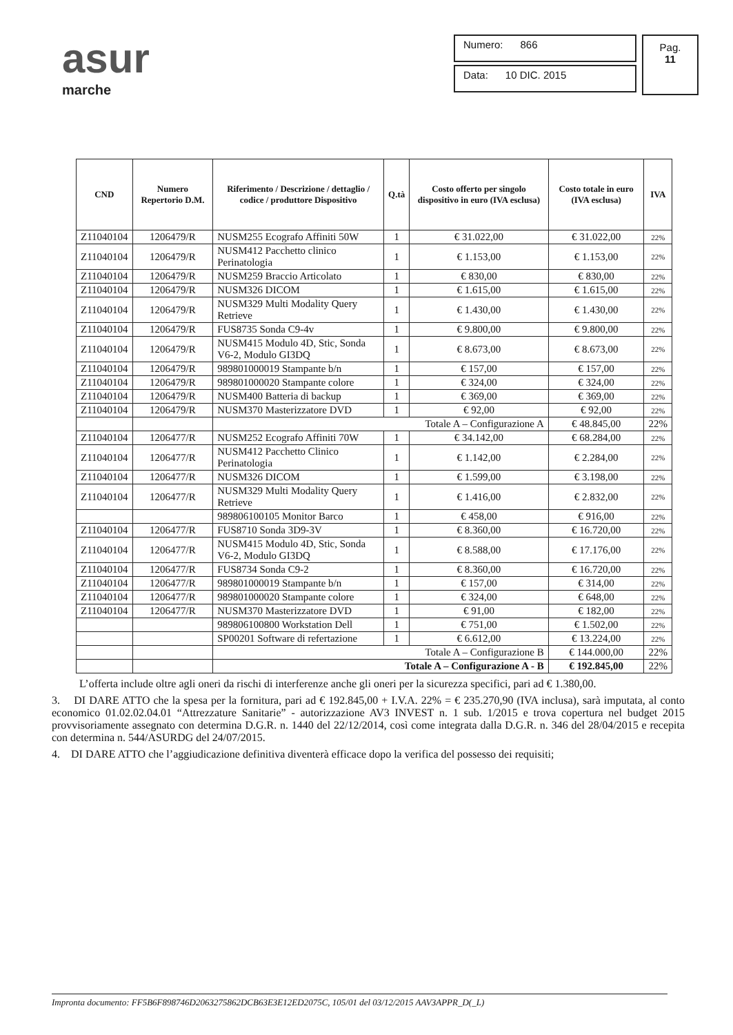asur
marche
Numero: 866
Data: 10 DIC. 2015
Pag.
11
| CND | Numero Repertorio D.M. | Riferimento / Descrizione / dettaglio / codice / produttore Dispositivo | Q.tà | Costo offerto per singolo dispositivo in euro (IVA esclusa) | Costo totale in euro (IVA esclusa) | IVA |
| --- | --- | --- | --- | --- | --- | --- |
| Z11040104 | 1206479/R | NUSM255 Ecografo Affiniti 50W | 1 | € 31.022,00 | € 31.022,00 | 22% |
| Z11040104 | 1206479/R | NUSM412 Pacchetto clinico Perinatologia | 1 | € 1.153,00 | € 1.153,00 | 22% |
| Z11040104 | 1206479/R | NUSM259 Braccio Articolato | 1 | € 830,00 | € 830,00 | 22% |
| Z11040104 | 1206479/R | NUSM326 DICOM | 1 | € 1.615,00 | € 1.615,00 | 22% |
| Z11040104 | 1206479/R | NUSM329 Multi Modality Query Retrieve | 1 | € 1.430,00 | € 1.430,00 | 22% |
| Z11040104 | 1206479/R | FUS8735 Sonda C9-4v | 1 | € 9.800,00 | € 9.800,00 | 22% |
| Z11040104 | 1206479/R | NUSM415 Modulo 4D, Stic, Sonda V6-2, Modulo GI3DQ | 1 | € 8.673,00 | € 8.673,00 | 22% |
| Z11040104 | 1206479/R | 989801000019 Stampante b/n | 1 | € 157,00 | € 157,00 | 22% |
| Z11040104 | 1206479/R | 989801000020 Stampante colore | 1 | € 324,00 | € 324,00 | 22% |
| Z11040104 | 1206479/R | NUSM400 Batteria di backup | 1 | € 369,00 | € 369,00 | 22% |
| Z11040104 | 1206479/R | NUSM370 Masterizzatore DVD | 1 | € 92,00 | € 92,00 | 22% |
| | | Totale A – Configurazione A | | | € 48.845,00 | 22% |
| Z11040104 | 1206477/R | NUSM252 Ecografo Affiniti 70W | 1 | € 34.142,00 | € 68.284,00 | 22% |
| Z11040104 | 1206477/R | NUSM412 Pacchetto Clinico Perinatologia | 1 | € 1.142,00 | € 2.284,00 | 22% |
| Z11040104 | 1206477/R | NUSM326 DICOM | 1 | € 1.599,00 | € 3.198,00 | 22% |
| Z11040104 | 1206477/R | NUSM329 Multi Modality Query Retrieve | 1 | € 1.416,00 | € 2.832,00 | 22% |
| | | 989806100105 Monitor Barco | 1 | € 458,00 | € 916,00 | 22% |
| Z11040104 | 1206477/R | FUS8710 Sonda 3D9-3V | 1 | € 8.360,00 | € 16.720,00 | 22% |
| Z11040104 | 1206477/R | NUSM415 Modulo 4D, Stic, Sonda V6-2, Modulo GI3DQ | 1 | € 8.588,00 | € 17.176,00 | 22% |
| Z11040104 | 1206477/R | FUS8734 Sonda C9-2 | 1 | € 8.360,00 | € 16.720,00 | 22% |
| Z11040104 | 1206477/R | 989801000019 Stampante b/n | 1 | € 157,00 | € 314,00 | 22% |
| Z11040104 | 1206477/R | 989801000020 Stampante colore | 1 | € 324,00 | € 648,00 | 22% |
| Z11040104 | 1206477/R | NUSM370 Masterizzatore DVD | 1 | € 91,00 | € 182,00 | 22% |
| | | 989806100800 Workstation Dell | 1 | € 751,00 | € 1.502,00 | 22% |
| | | SP00201 Software di refertazione | 1 | € 6.612,00 | € 13.224,00 | 22% |
| | | Totale A – Configurazione B | | | € 144.000,00 | 22% |
| | | Totale A – Configurazione A - B | | | € 192.845,00 | 22% |
L’offerta include oltre agli oneri da rischi di interferenze anche gli oneri per la sicurezza specifici, pari ad € 1.380,00.
3. DI DARE ATTO che la spesa per la fornitura, pari ad € 192.845,00 + I.V.A. 22% = € 235.270,90 (IVA inclusa), sarà imputata, al conto economico 01.02.02.04.01 “Attrezzature Sanitarie” - autorizzazione AV3 INVEST n. 1 sub. 1/2015 e trova copertura nel budget 2015 provvisoriamente assegnato con determina D.G.R. n. 1440 del 22/12/2014, così come integrata dalla D.G.R. n. 346 del 28/04/2015 e recepita con determina n. 544/ASURDG del 24/07/2015.
4. DI DARE ATTO che l’aggiudicazione definitiva diventerà efficace dopo la verifica del possesso dei requisiti;
Impronta documento: FF5B6F898746D2063275862DCB63E3E12ED2075C, 105/01 del 03/12/2015 AAV3APPR_D(_L)